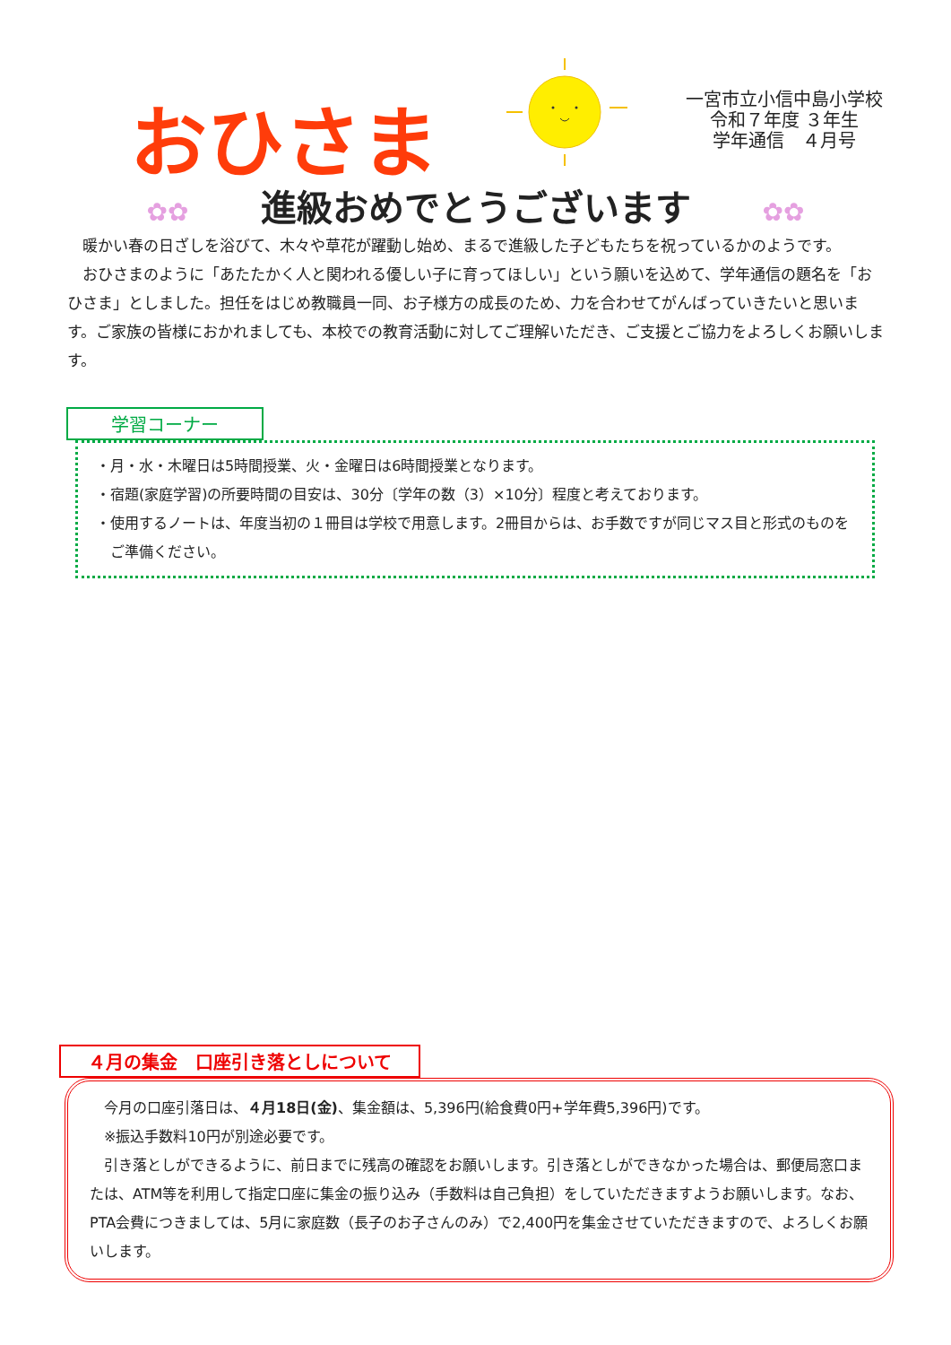おひさま
一宮市立小信中島小学校
令和７年度 ３年生
学年通信　４月号
✿✿ 進級おめでとうございます ✿✿
暖かい春の日ざしを浴びて、木々や草花が躍動し始め、まるで進級した子どもたちを祝っているかのようです。
おひさまのように「あたたかく人と関われる優しい子に育ってほしい」という願いを込めて、学年通信の題名を「おひさま」としました。担任をはじめ教職員一同、お子様方の成長のため、力を合わせてがんばっていきたいと思います。ご家族の皆様におかれましても、本校での教育活動に対してご理解いただき、ご支援とご協力をよろしくお願いします。
学習コーナー
・月・水・木曜日は5時間授業、火・金曜日は6時間授業となります。
・宿題(家庭学習)の所要時間の目安は、30分〔学年の数（3）×10分〕程度と考えております。
・使用するノートは、年度当初の１冊目は学校で用意します。2冊目からは、お手数ですが同じマス目と形式のものをご準備ください。
４月の集金　口座引き落としについて
今月の口座引落日は、４月18日(金)、集金額は、5,396円(給食費0円+学年費5,396円)です。
※振込手数料10円が別途必要です。
引き落としができるように、前日までに残高の確認をお願いします。引き落としができなかった場合は、郵便局窓口または、ATM等を利用して指定口座に集金の振り込み（手数料は自己負担）をしていただきますようお願いします。なお、PTA会費につきましては、5月に家庭数（長子のお子さんのみ）で2,400円を集金させていただきますので、よろしくお願いします。